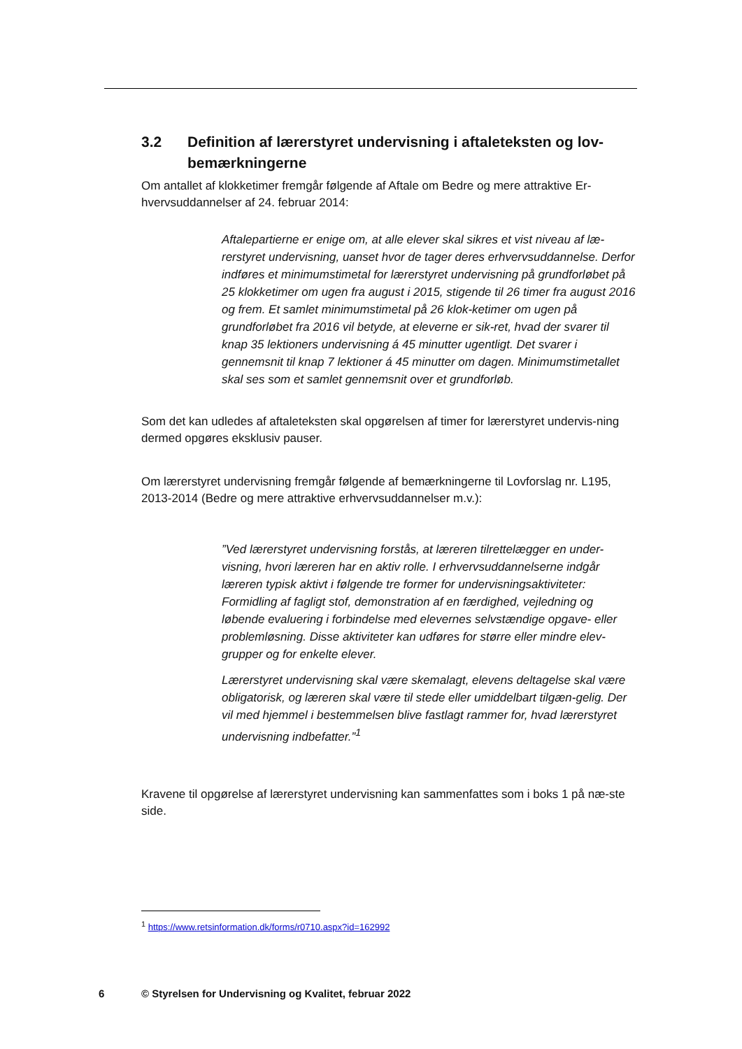3.2 Definition af lærerstyret undervisning i aftaleteksten og lov-bemærkningerne
Om antallet af klokketimer fremgår følgende af Aftale om Bedre og mere attraktive Er-hvervsuddannelser af 24. februar 2014:
Aftalepartierne er enige om, at alle elever skal sikres et vist niveau af læ-rerstyret undervisning, uanset hvor de tager deres erhvervsuddannelse. Derfor indføres et minimumstimetal for lærerstyret undervisning på grundforløbet på 25 klokketimer om ugen fra august i 2015, stigende til 26 timer fra august 2016 og frem. Et samlet minimumstimetal på 26 klok-ketimer om ugen på grundforløbet fra 2016 vil betyde, at eleverne er sik-ret, hvad der svarer til knap 35 lektioners undervisning á 45 minutter ugentligt. Det svarer i gennemsnit til knap 7 lektioner á 45 minutter om dagen. Minimumstimetallet skal ses som et samlet gennemsnit over et grundforløb.
Som det kan udledes af aftaleteksten skal opgørelsen af timer for lærerstyret undervis-ning dermed opgøres eksklusiv pauser.
Om lærerstyret undervisning fremgår følgende af bemærkningerne til Lovforslag nr. L195, 2013-2014 (Bedre og mere attraktive erhvervsuddannelser m.v.):
”Ved lærerstyret undervisning forstås, at læreren tilrettelægger en under-visning, hvori læreren har en aktiv rolle. I erhvervsuddannelserne indgår læreren typisk aktivt i følgende tre former for undervisningsaktiviteter: Formidling af fagligt stof, demonstration af en færdighed, vejledning og løbende evaluering i forbindelse med elevernes selvstændige opgave- eller problemløsning. Disse aktiviteter kan udføres for større eller mindre elev-grupper og for enkelte elever.
Lærerstyret undervisning skal være skemalagt, elevens deltagelse skal være obligatorisk, og læreren skal være til stede eller umiddelbart tilgæn-gelig. Der vil med hjemmel i bestemmelsen blive fastlagt rammer for, hvad lærerstyret undervisning indbefatter.”<sup>1</sup>
Kravene til opgørelse af lærerstyret undervisning kan sammenfattes som i boks 1 på næ-ste side.
<sup>1</sup> https://www.retsinformation.dk/forms/r0710.aspx?id=162992
6 © Styrelsen for Undervisning og Kvalitet, februar 2022